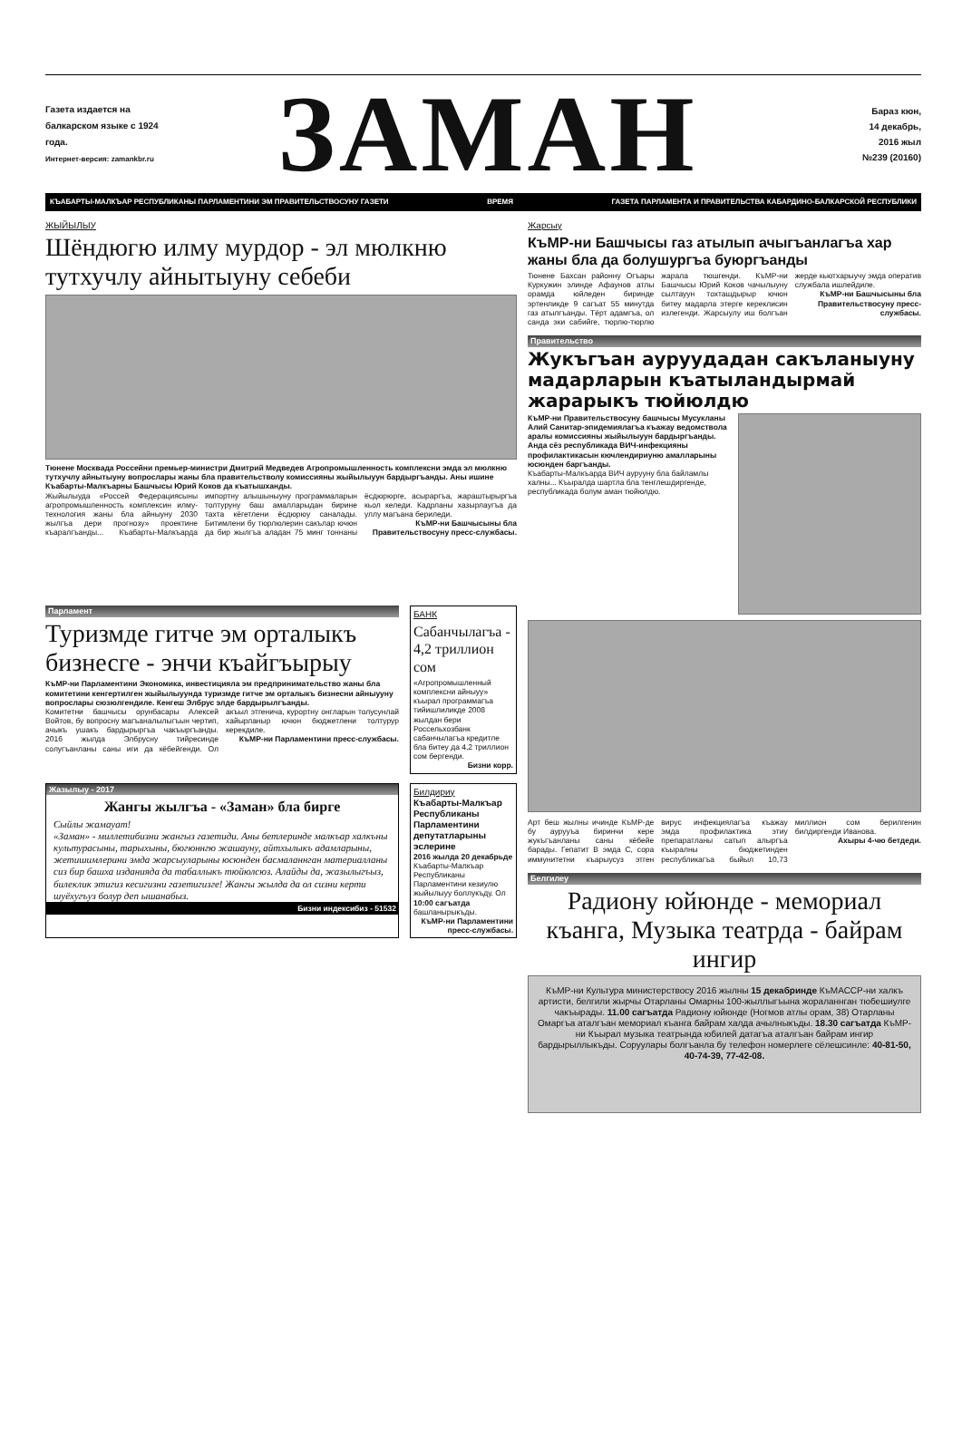Газета издается на балкарском языке с 1924 года.
Интернет-версия: zamankbr.ru
ЗАМАН
Бараз кюн,
14 декабрь,
2016 жыл
№239 (20160)
КЪАБАРТЫ-МАЛКЪАР РЕСПУБЛИКАНЫ ПАРЛАМЕНТИНИ ЭМ ПРАВИТЕЛЬСТВОСУНУ ГАЗЕТИ ВРЕМЯ ГАЗЕТА ПАРЛАМЕНТА И ПРАВИТЕЛЬСТВА КАБАРДИНО-БАЛКАРСКОЙ РЕСПУБЛИКИ
ЖЫЙЫЛЫУ
Шёндюгю илму мурдор - эл мюлкню тутхучлу айнытыуну себеби
Тюнене Москвада Россейни премьер-министри Дмитрий Медведев Агропромышленность комплексни эмда эл мюлкню тутхучлу айнытыуну вопрослары жаны бла правительстволу комиссияны жыйылыуун бардыргъанды. Аны ишине Къабарты-Малкъарны Башчысы Юрий Коков да къатышханды.
Жыйылыуда «Россей Федерациясыны агропромышленность комплексин илму-технология жаны бла айныуну 2030 жылгъа дери прогнозу» проектине къаралгъанды... Къабарты-Малкъарда импортну алышыныуну программаларын толтуруну баш амалларыдан бирине тахта кёгетлени ёсдюрюу саналады. Битимлени бу тюрлюлерин сакълар ючюн да бир жылгъа аладан 75 минг тоннаны ёсдюрюрге, асыраргъа, жараштырыргъа кьол келеди. Кадрланы хазырлаугъа да уллу магъана бериледи.
КъМР-ни Башчысыны бла Правительствосуну пресс-службасы.
Жарсыу
КъМР-ни Башчысы газ атылып ачыгъанлагъа хар жаны бла да болушургъа буюргъанды
Тюнене Бахсан районну Огъары Куркужин элинде Афаунов атлы орамда юйледен биринде эртенликде 9 сагъат 55 минутда газ атылгъанды. Тёрт адамгъа, ол санда эки сабийге, тюрлю-тюрлю жарала тюшгенди. КъМР-ни Башчысы Юрий Коков чачылыуну сылтауун тохташдырыр ючюн битеу мадарла этерге кереклисин излегенди. Жарсыулу иш болгъан жерде кьютхарыучу эмда оператив службала ишлейдиле.
КъМР-ни Башчысыны бла Правительствосуну пресс-службасы.
Правительство
Жукъгъан ауруудадан сакъланыуну мадарларын къатыландырмай жарарыкъ тюйюлдю
КъМР-ни Правительствосуну башчысы Мусукланы Алий Санитар-эпидемиялагъа къажау ведомстволa аралы комиссияны жыйылыуун бардыргъанды. Анда сёз республикада ВИЧ-инфекцияны профилактикасын кючлендириуню амалларыны юсюнден баргъанды.
Къабарты-Малкъарда ВИЧ аурууну бла байламлы халны... Къыралда шартла бла тенглешдиргенде, республикада болум аман тюйюлдю.
Арт беш жылны ичинде КъМР-де бу аурууъа биринчи кере жукъгъанланы саны кёбейе барады. Гепатит В эмда С, сора иммунитетни къарыусуз этген вирус инфекциялагъа къажау эмда профилактика этиу препаратланы сатып алыргъа къыралны бюджетинден республикагъа быйыл 10,73 миллион сом берилгенин билдиргенди Иванова.
Ахыры 4-чю бетдеди.
Белгилеу
Радиону юйюнде - мемориал къанга, Музыка театрда - байрам ингир
КъМР-ни Культура министерствосу 2016 жылны 15 декабринде КъМАССР-ни халкъ артисти, белгили жырчы Отарланы Омарны 100-жыллыгъына жораланнган тюбешиулге чакъырады. 11.00 сагъатда Радиону юйюнде (Ногмов атлы орам, 38) Отарланы Омаргъа аталгъан мемориал къанга байрам халда ачылныкъды. 18.30 сагъатда КъМР-ни Къырал музыка театрында юбилей датагъа аталгъан байрам ингир бардырыллыкъды. Соруулары болгъанла бу телефон номерлеге сёлешсинле: 40-81-50, 40-74-39, 77-42-08.
Парламент
Туризмде гитче эм орталыкъ бизнесге - энчи къайгъырыу
КъМР-ни Парламентини Экономика, инвестициялa эм предпринимательство жаны бла комитетини кенгертилген жыйылыуунда туризмде гитче эм орталыкъ бизнесни айныууну вопрослары сюзюлгендиле. Кенгеш Элбрус элде бардырылгъанды.
Комитетни башчысы орунбасары Алексей Войтов, бу вопросну магъаналылыгъын чертип, ачыкъ ушакъ бардырыргъа чакъыргъанды. 2016 жылда Элбрусну тийресинде солугъанланы саны иги да кёбейгенди. Ол акъыл этгеничa, курортну онгларын толусунлай хайырланыр ючюн бюджетлени толтурур керекдиле.
КъМР-ни Парламентини пресс-службасы.
БАНК
Сабанчылагъа - 4,2 триллион сом
«Агропромышленный комплексни айныуу» къырал программагъа тийишлиликде 2008 жылдан бери Россельхозбанк сабанчылагъа кредитле бла битеу да 4,2 триллион сом бергенди.
Бизни корр.
Жазылыу - 2017
Жангы жылгъа - «Заман» бла бирге
Сыйлы жамауат!
«Заман» - миллетибизни жангыз газетиди. Аны бетлеринде малкъар халкъны культурасыны, тарыхыны, бюгюннгю жашауну, айтхылыкъ адамларыны, жетишимлерини эмда жарсыуларыны юсюнден басмаланнган материалланы сиз бир башха изданияда да табаллыкъ тюйюлсюз. Алайды да, жазылыгъыз, билеклик этигиз кесигизни газетигизге! Жангы жылда да ол сизни керти шуёхугъуз болур деп ышанабыз.
Бизни индексибиз - 51532
Билдириу
Къабарты-Малкъар Республиканы Парламентини депутатларыны эслерине
2016 жылда 20 декабрьде Къабарты-Малкъар Республиканы Парламентини кезиулю жыйылыуу боллукъду. Ол 10:00 сагъатда башланырыкъды.
КъМР-ни Парламентини пресс-службасы.